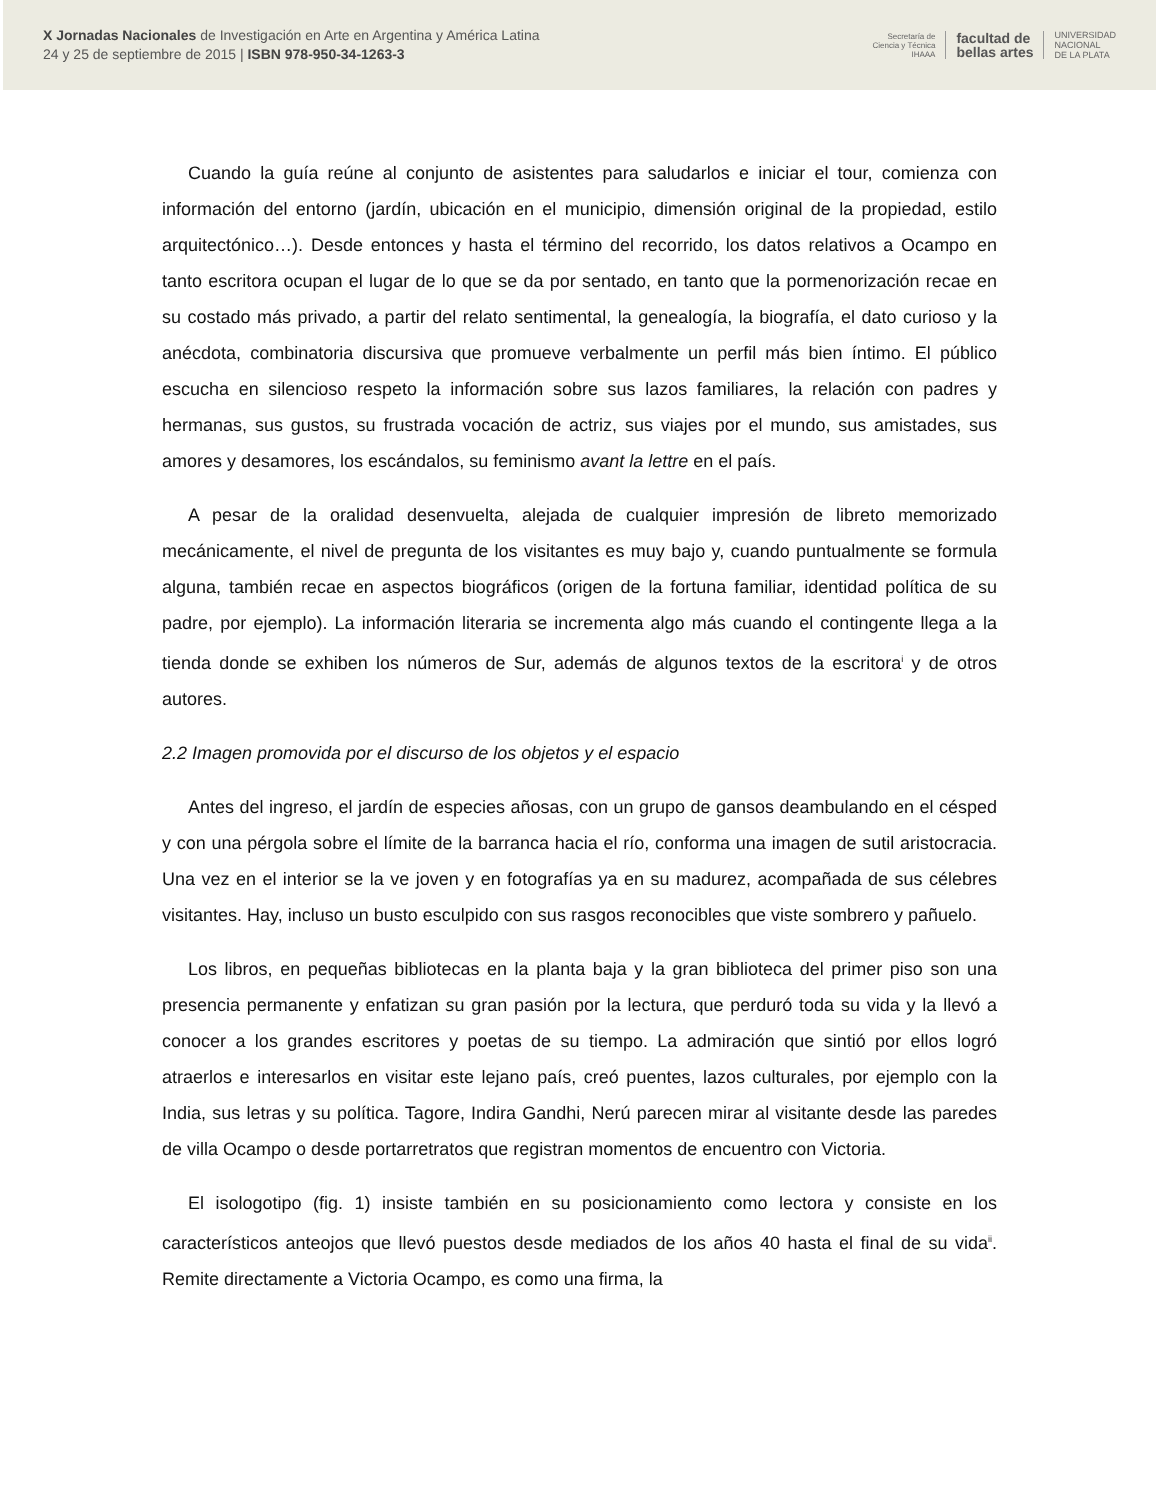X Jornadas Nacionales de Investigación en Arte en Argentina y América Latina
24 y 25 de septiembre de 2015 | ISBN 978-950-34-1263-3
Secretaría de
Ciencia y Técnica
IHAAA facultad de
bellas artes UNIVERSIDAD
NACIONAL
DE LA PLATA
Cuando la guía reúne al conjunto de asistentes para saludarlos e iniciar el tour, comienza con información del entorno (jardín, ubicación en el municipio, dimensión original de la propiedad, estilo arquitectónico…). Desde entonces y hasta el término del recorrido, los datos relativos a Ocampo en tanto escritora ocupan el lugar de lo que se da por sentado, en tanto que la pormenorización recae en su costado más privado, a partir del relato sentimental, la genealogía, la biografía, el dato curioso y la anécdota, combinatoria discursiva que promueve verbalmente un perfil más bien íntimo. El público escucha en silencioso respeto la información sobre sus lazos familiares, la relación con padres y hermanas, sus gustos, su frustrada vocación de actriz, sus viajes por el mundo, sus amistades, sus amores y desamores, los escándalos, su feminismo avant la lettre en el país.
A pesar de la oralidad desenvuelta, alejada de cualquier impresión de libreto memorizado mecánicamente, el nivel de pregunta de los visitantes es muy bajo y, cuando puntualmente se formula alguna, también recae en aspectos biográficos (origen de la fortuna familiar, identidad política de su padre, por ejemplo). La información literaria se incrementa algo más cuando el contingente llega a la tienda donde se exhiben los números de Sur, además de algunos textos de la escritora<sup>i</sup> y de otros autores.
2.2 Imagen promovida por el discurso de los objetos y el espacio
Antes del ingreso, el jardín de especies añosas, con un grupo de gansos deambulando en el césped y con una pérgola sobre el límite de la barranca hacia el río, conforma una imagen de sutil aristocracia. Una vez en el interior se la ve joven y en fotografías ya en su madurez, acompañada de sus célebres visitantes. Hay, incluso un busto esculpido con sus rasgos reconocibles que viste sombrero y pañuelo.
Los libros, en pequeñas bibliotecas en la planta baja y la gran biblioteca del primer piso son una presencia permanente y enfatizan su gran pasión por la lectura, que perduró toda su vida y la llevó a conocer a los grandes escritores y poetas de su tiempo. La admiración que sintió por ellos logró atraerlos e interesarlos en visitar este lejano país, creó puentes, lazos culturales, por ejemplo con la India, sus letras y su política. Tagore, Indira Gandhi, Nerú parecen mirar al visitante desde las paredes de villa Ocampo o desde portarretratos que registran momentos de encuentro con Victoria.
El isologotipo (fig. 1) insiste también en su posicionamiento como lectora y consiste en los característicos anteojos que llevó puestos desde mediados de los años 40 hasta el final de su vida<sup>ii</sup>. Remite directamente a Victoria Ocampo, es como una firma, la